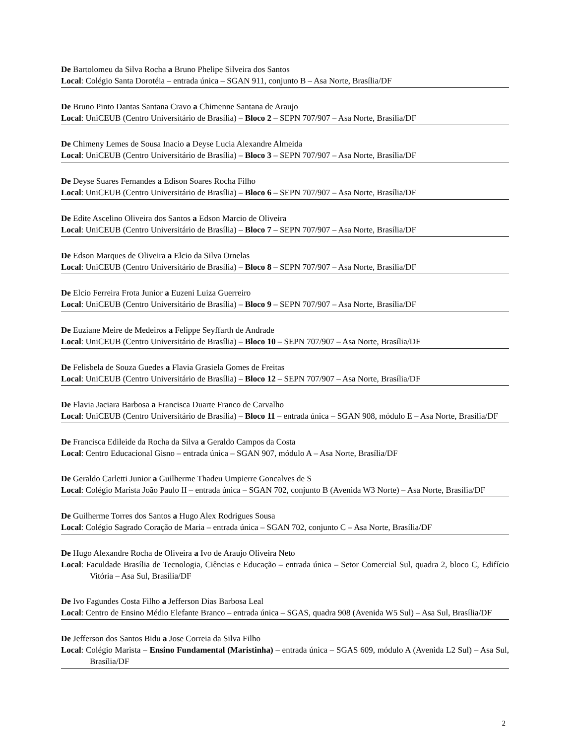De Bartolomeu da Silva Rocha a Bruno Phelipe Silveira dos Santos
Local: Colégio Santa Dorotéia – entrada única – SGAN 911, conjunto B – Asa Norte, Brasília/DF
De Bruno Pinto Dantas Santana Cravo a Chimenne Santana de Araujo
Local: UniCEUB (Centro Universitário de Brasília) – Bloco 2 – SEPN 707/907 – Asa Norte, Brasília/DF
De Chimeny Lemes de Sousa Inacio a Deyse Lucia Alexandre Almeida
Local: UniCEUB (Centro Universitário de Brasília) – Bloco 3 – SEPN 707/907 – Asa Norte, Brasília/DF
De Deyse Suares Fernandes a Edison Soares Rocha Filho
Local: UniCEUB (Centro Universitário de Brasília) – Bloco 6 – SEPN 707/907 – Asa Norte, Brasília/DF
De Edite Ascelino Oliveira dos Santos a Edson Marcio de Oliveira
Local: UniCEUB (Centro Universitário de Brasília) – Bloco 7 – SEPN 707/907 – Asa Norte, Brasília/DF
De Edson Marques de Oliveira a Elcio da Silva Ornelas
Local: UniCEUB (Centro Universitário de Brasília) – Bloco 8 – SEPN 707/907 – Asa Norte, Brasília/DF
De Elcio Ferreira Frota Junior a Euzeni Luiza Guerreiro
Local: UniCEUB (Centro Universitário de Brasília) – Bloco 9 – SEPN 707/907 – Asa Norte, Brasília/DF
De Euziane Meire de Medeiros a Felippe Seyffarth de Andrade
Local: UniCEUB (Centro Universitário de Brasília) – Bloco 10 – SEPN 707/907 – Asa Norte, Brasília/DF
De Felisbela de Souza Guedes a Flavia Grasiela Gomes de Freitas
Local: UniCEUB (Centro Universitário de Brasília) – Bloco 12 – SEPN 707/907 – Asa Norte, Brasília/DF
De Flavia Jaciara Barbosa a Francisca Duarte Franco de Carvalho
Local: UniCEUB (Centro Universitário de Brasília) – Bloco 11 – entrada única – SGAN 908, módulo E – Asa Norte, Brasília/DF
De Francisca Edileide da Rocha da Silva a Geraldo Campos da Costa
Local: Centro Educacional Gisno – entrada única – SGAN 907, módulo A – Asa Norte, Brasília/DF
De Geraldo Carletti Junior a Guilherme Thadeu Umpierre Goncalves de S
Local: Colégio Marista João Paulo II – entrada única – SGAN 702, conjunto B (Avenida W3 Norte) – Asa Norte, Brasília/DF
De Guilherme Torres dos Santos a Hugo Alex Rodrigues Sousa
Local: Colégio Sagrado Coração de Maria – entrada única – SGAN 702, conjunto C – Asa Norte, Brasília/DF
De Hugo Alexandre Rocha de Oliveira a Ivo de Araujo Oliveira Neto
Local: Faculdade Brasília de Tecnologia, Ciências e Educação – entrada única – Setor Comercial Sul, quadra 2, bloco C, Edifício Vitória – Asa Sul, Brasília/DF
De Ivo Fagundes Costa Filho a Jefferson Dias Barbosa Leal
Local: Centro de Ensino Médio Elefante Branco – entrada única – SGAS, quadra 908 (Avenida W5 Sul) – Asa Sul, Brasília/DF
De Jefferson dos Santos Bidu a Jose Correia da Silva Filho
Local: Colégio Marista – Ensino Fundamental (Maristinha) – entrada única – SGAS 609, módulo A (Avenida L2 Sul) – Asa Sul, Brasília/DF
2